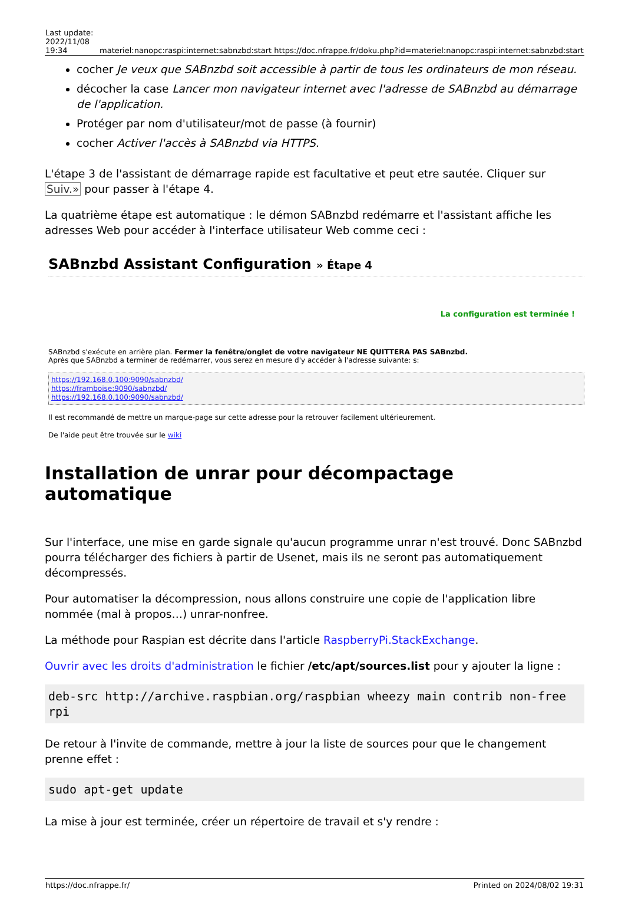| Last update: 2022/11/08 19:34 | materiel:nanopc:raspi:internet:sabnzbd:start https://doc.nfrappe.fr/doku.php?id=materiel:nanopc:raspi:internet:sabnzbd:start |
cocher Je veux que SABnzbd soit accessible à partir de tous les ordinateurs de mon réseau.
décocher la case Lancer mon navigateur internet avec l'adresse de SABnzbd au démarrage de l'application.
Protéger par nom d'utilisateur/mot de passe (à fournir)
cocher Activer l'accès à SABnzbd via HTTPS.
L'étape 3 de l'assistant de démarrage rapide est facultative et peut etre sautée. Cliquer sur Suiv.» pour passer à l'étape 4.
La quatrième étape est automatique : le démon SABnzbd redémarre et l'assistant affiche les adresses Web pour accéder à l'interface utilisateur Web comme ceci :
SABnzbd Assistant Configuration » Étape 4
La configuration est terminée !
SABnzbd s'exécute en arrière plan. Fermer la fenêtre/onglet de votre navigateur NE QUITTERA PAS SABnzbd.
Après que SABnzbd a terminer de redémarrer, vous serez en mesure d'y accéder à l'adresse suivante: s:
https://192.168.0.100:9090/sabnzbd/
https://framboise:9090/sabnzbd/
https://192.168.0.100:9090/sabnzbd/
Il est recommandé de mettre un marque-page sur cette adresse pour la retrouver facilement ultérieurement.
De l'aide peut être trouvée sur le wiki
Installation de unrar pour décompactage automatique
Sur l'interface, une mise en garde signale qu'aucun programme unrar n'est trouvé. Donc SABnzbd pourra télécharger des fichiers à partir de Usenet, mais ils ne seront pas automatiquement décompressés.
Pour automatiser la décompression, nous allons construire une copie de l'application libre nommée (mal à propos…) unrar-nonfree.
La méthode pour Raspian est décrite dans l'article RaspberryPi.StackExchange.
Ouvrir avec les droits d'administration le fichier /etc/apt/sources.list pour y ajouter la ligne :
deb-src http://archive.raspbian.org/raspbian wheezy main contrib non-free rpi
De retour à l'invite de commande, mettre à jour la liste de sources pour que le changement prenne effet :
sudo apt-get update
La mise à jour est terminée, créer un répertoire de travail et s'y rendre :
https://doc.nfrappe.fr/ Printed on 2024/08/02 19:31